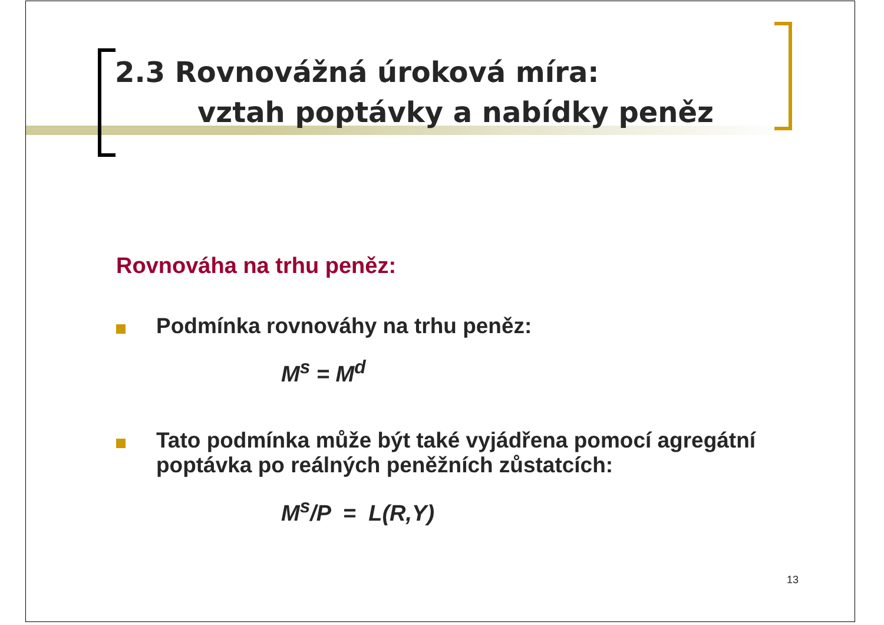2.3 Rovnovážná úroková míra:
vztah poptávky a nabídky peněz
Rovnováha na trhu peněz:
Podmínka rovnováhy na trhu peněz:
M<sup>s</sup> = M<sup>d</sup>
Tato podmínka může být také vyjádřena pomocí agregátní poptávka po reálných peněžních zůstatcích:
M<sup>s</sup>/P = L(R,Y)
13